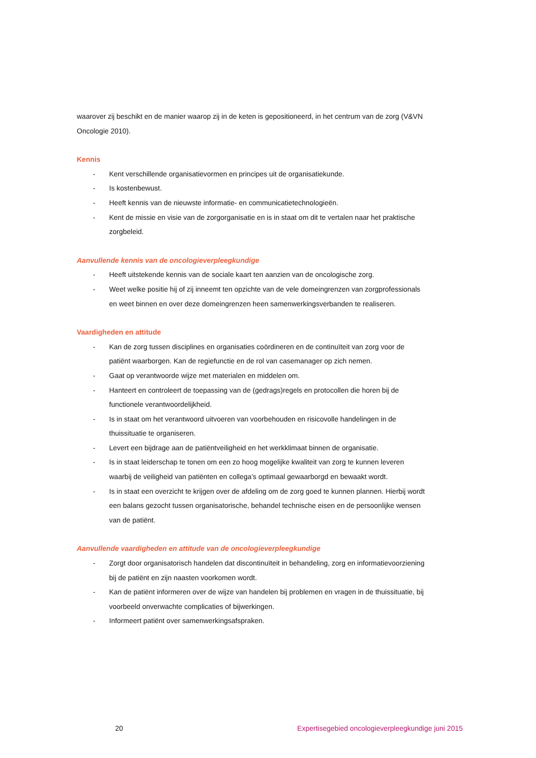waarover zij beschikt en de manier waarop zij in de keten is gepositioneerd, in het centrum van de zorg (V&VN Oncologie 2010).
Kennis
- Kent verschillende organisatievormen en principes uit de organisatiekunde.
- Is kostenbewust.
- Heeft kennis van de nieuwste informatie- en communicatietechnologieën.
- Kent de missie en visie van de zorgorganisatie en is in staat om dit te vertalen naar het praktische zorgbeleid.
Aanvullende kennis van de oncologieverpleegkundige
- Heeft uitstekende kennis van de sociale kaart ten aanzien van de oncologische zorg.
- Weet welke positie hij of zij inneemt ten opzichte van de vele domeingrenzen van zorgprofessionals en weet binnen en over deze domeingrenzen heen samenwerkingsverbanden te realiseren.
Vaardigheden en attitude
- Kan de zorg tussen disciplines en organisaties coördineren en de continuïteit van zorg voor de patiënt waarborgen. Kan de regiefunctie en de rol van casemanager op zich nemen.
- Gaat op verantwoorde wijze met materialen en middelen om.
- Hanteert en controleert de toepassing van de (gedrags)regels en protocollen die horen bij de functionele verantwoordelijkheid.
- Is in staat om het verantwoord uitvoeren van voorbehouden en risicovolle handelingen in de thuissituatie te organiseren.
- Levert een bijdrage aan de patiëntveiligheid en het werkklimaat binnen de organisatie.
- Is in staat leiderschap te tonen om een zo hoog mogelijke kwaliteit van zorg te kunnen leveren waarbij de veiligheid van patiënten en collega’s optimaal gewaarborgd en bewaakt wordt.
- Is in staat een overzicht te krijgen over de afdeling om de zorg goed te kunnen plannen. Hierbij wordt een balans gezocht tussen organisatorische, behandel technische eisen en de persoonlijke wensen van de patiënt.
Aanvullende vaardigheden en attitude van de oncologieverpleegkundige
- Zorgt door organisatorisch handelen dat discontinuïteit in behandeling, zorg en informatievoorziening bij de patiënt en zijn naasten voorkomen wordt.
- Kan de patiënt informeren over de wijze van handelen bij problemen en vragen in de thuissituatie, bij voorbeeld onverwachte complicaties of bijwerkingen.
- Informeert patiënt over samenwerkingsafspraken.
20 Expertisegebied oncologieverpleegkundige juni 2015